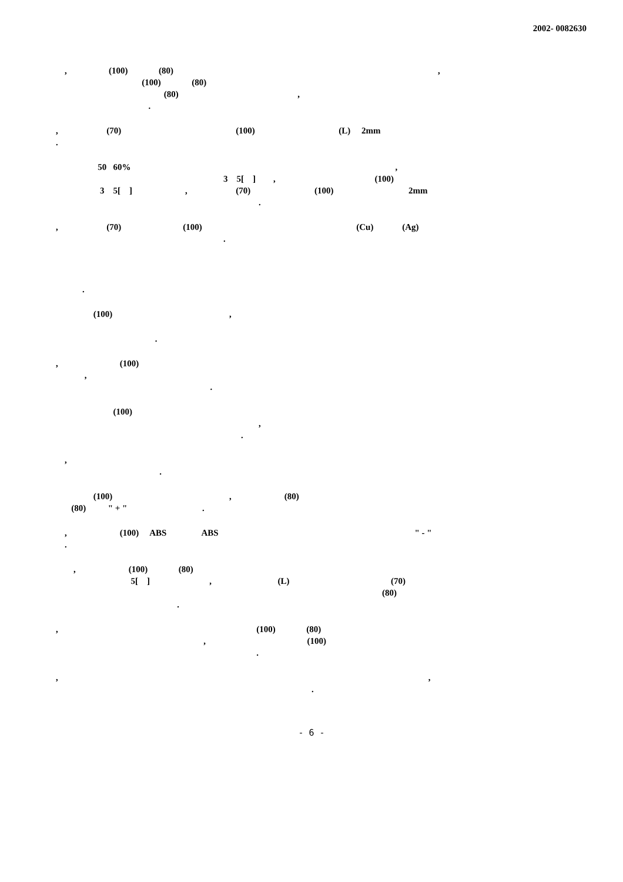2002- 0082630
, (100) (80) ,
(100) (80)
(80) ,
.
, (70) (100) (L) 2mm
.
50 60% ,
3 5[ ] , (100)
3 5[ ] , (70) (100) 2mm
.
, (70) (100) (Cu) (Ag)
.
.
(100) ,
.
, (100)
,
.
(100)
,
.
,
.
(100) , (80)
(80) " + " .
, (100) ABS ABS " - "
.
, (100) (80)
5[ ] , (L) (70)
(80)
.
, (100) (80)
, (100)
.
, ,
.
- 6 -